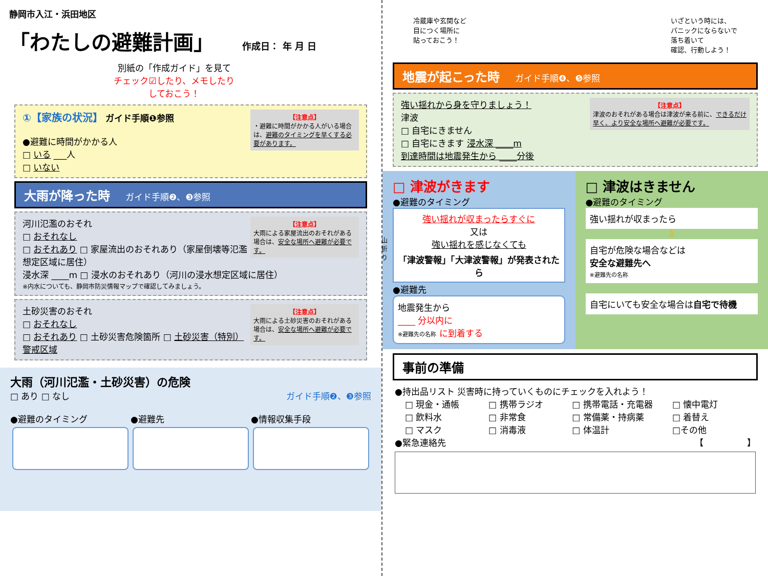静岡市入江・浜田地区
「わたしの避難計画」 作成日： 年 月 日
別紙の「作成ガイド」を見て
チェック☑したり、メモしたり
しておこう！
【注意点】
・避難に時間がかかる人がいる場合は、避難のタイミングを早くする必要があります。
①【家族の状況】 ガイド手順❶参照
●避難に時間がかかる人
□ いる ___人
□ いない
大雨が降った時 ガイド手順❷、❸参照
【注意点】
大雨による家屋流出のおそれがある場合は、安全な場所へ避難が必要です。
河川氾濫のおそれ
□ おそれなし
□ おそれあり □ 家屋流出のおそれあり（家屋倒壊等氾濫想定区域に居住）
浸水深 ____m □ 浸水のおそれあり（河川の浸水想定区域に居住）
※内水についても、静岡市防災情報マップで確認してみましょう。
【注意点】
大雨による土砂災害のおそれがある場合は、安全な場所へ避難が必要です。
土砂災害のおそれ
□ おそれなし
□ おそれあり □ 土砂災害危険箇所 □ 土砂災害（特別）警戒区域
大雨（河川氾濫・土砂災害）の危険
□ あり □ なし ガイド手順❷、❸参照
●避難のタイミング ●避難先 ●情報収集手段
山 折 り
冷蔵庫や玄関など
目につく場所に
貼っておこう！
いざという時には、
パニックにならないで
落ち着いて
確認、行動しよう！
地震が起こった時 ガイド手順❹、❺参照
【注意点】
津波のおそれがある場合は津波が来る前に、できるだけ早く、より安全な場所へ避難が必要です。
強い揺れから身を守りましょう！
津波
□ 自宅にきません
□ 自宅にきます 浸水深 ____m
到達時間は地震発生から ____分後
□ 津波がきます
●避難のタイミング
強い揺れが収まったらすぐに
又は
強い揺れを感じなくても
「津波警報」「大津波警報」が発表されたら
●避難先
地震発生から
____ 分以内に
※避難先の名称 に到着する
□ 津波はきません
●避難のタイミング
強い揺れが収まったら
⇩
自宅が危険な場合などは
安全な避難先へ
※避難先の名称
自宅にいても安全な場合は自宅で待機
事前の準備
●持出品リスト 災害時に持っていくものにチェックを入れよう！
□ 現金・通帳 □ 携帯ラジオ □ 携帯電話・充電器 □ 懐中電灯 □ 飲料水 □ 非常食 □ 常備薬・持病薬 □ 着替え □ マスク □ 消毒液 □ 体温計 □その他
●緊急連絡先 【　　　　　】